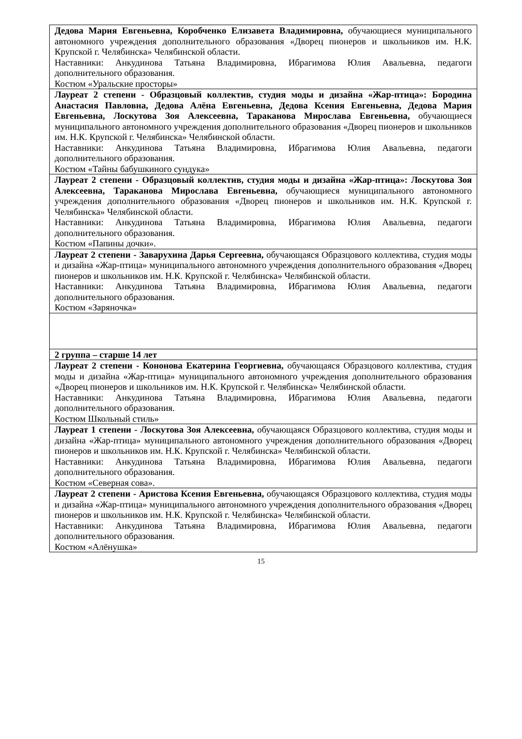| Дедова Мария Евгеньевна, Коробченко Елизавета Владимировна, обучающиеся муниципального автономного учреждения дополнительного образования «Дворец пионеров и школьников им. Н.К. Крупской г. Челябинска» Челябинской области. Наставники: Анкудинова Татьяна Владимировна, Ибрагимова Юлия Авальевна, педагоги дополнительного образования. Костюм «Уральские просторы» |
| Лауреат 2 степени - Образцовый коллектив, студия моды и дизайна «Жар-птица»: Бородина Анастасия Павловна, Дедова Алёна Евгеньевна, Дедова Ксения Евгеньевна, Дедова Мария Евгеньевна, Лоскутова Зоя Алексеевна, Тараканова Мирослава Евгеньевна, обучающиеся муниципального автономного учреждения дополнительного образования «Дворец пионеров и школьников им. Н.К. Крупской г. Челябинска» Челябинской области. Наставники: Анкудинова Татьяна Владимировна, Ибрагимова Юлия Авальевна, педагоги дополнительного образования. Костюм «Тайны бабушкиного сундука» |
| Лауреат 2 степени - Образцовый коллектив, студия моды и дизайна «Жар-птица»: Лоскутова Зоя Алексеевна, Тараканова Мирослава Евгеньевна, обучающиеся муниципального автономного учреждения дополнительного образования «Дворец пионеров и школьников им. Н.К. Крупской г. Челябинска» Челябинской области. Наставники: Анкудинова Татьяна Владимировна, Ибрагимова Юлия Авальевна, педагоги дополнительного образования. Костюм «Папины дочки». |
| Лауреат 2 степени - Заварухина Дарья Сергеевна, обучающаяся Образцового коллектива, студия моды и дизайна «Жар-птица» муниципального автономного учреждения дополнительного образования «Дворец пионеров и школьников им. Н.К. Крупской г. Челябинска» Челябинской области. Наставники: Анкудинова Татьяна Владимировна, Ибрагимова Юлия Авальевна, педагоги дополнительного образования. Костюм «Заряночка» |
| 2 группа – старше 14 лет |
| Лауреат 2 степени - Кононова Екатерина Георгиевна, обучающаяся Образцового коллектива, студия моды и дизайна «Жар-птица» муниципального автономного учреждения дополнительного образования «Дворец пионеров и школьников им. Н.К. Крупской г. Челябинска» Челябинской области. Наставники: Анкудинова Татьяна Владимировна, Ибрагимова Юлия Авальевна, педагоги дополнительного образования. Костюм Школьный стиль» |
| Лауреат 1 степени - Лоскутова Зоя Алексеевна, обучающаяся Образцового коллектива, студия моды и дизайна «Жар-птица» муниципального автономного учреждения дополнительного образования «Дворец пионеров и школьников им. Н.К. Крупской г. Челябинска» Челябинской области. Наставники: Анкудинова Татьяна Владимировна, Ибрагимова Юлия Авальевна, педагоги дополнительного образования. Костюм «Северная сова». |
| Лауреат 2 степени - Аристова Ксения Евгеньевна, обучающаяся Образцового коллектива, студия моды и дизайна «Жар-птица» муниципального автономного учреждения дополнительного образования «Дворец пионеров и школьников им. Н.К. Крупской г. Челябинска» Челябинской области. Наставники: Анкудинова Татьяна Владимировна, Ибрагимова Юлия Авальевна, педагоги дополнительного образования. Костюм «Алёнушка» |
15